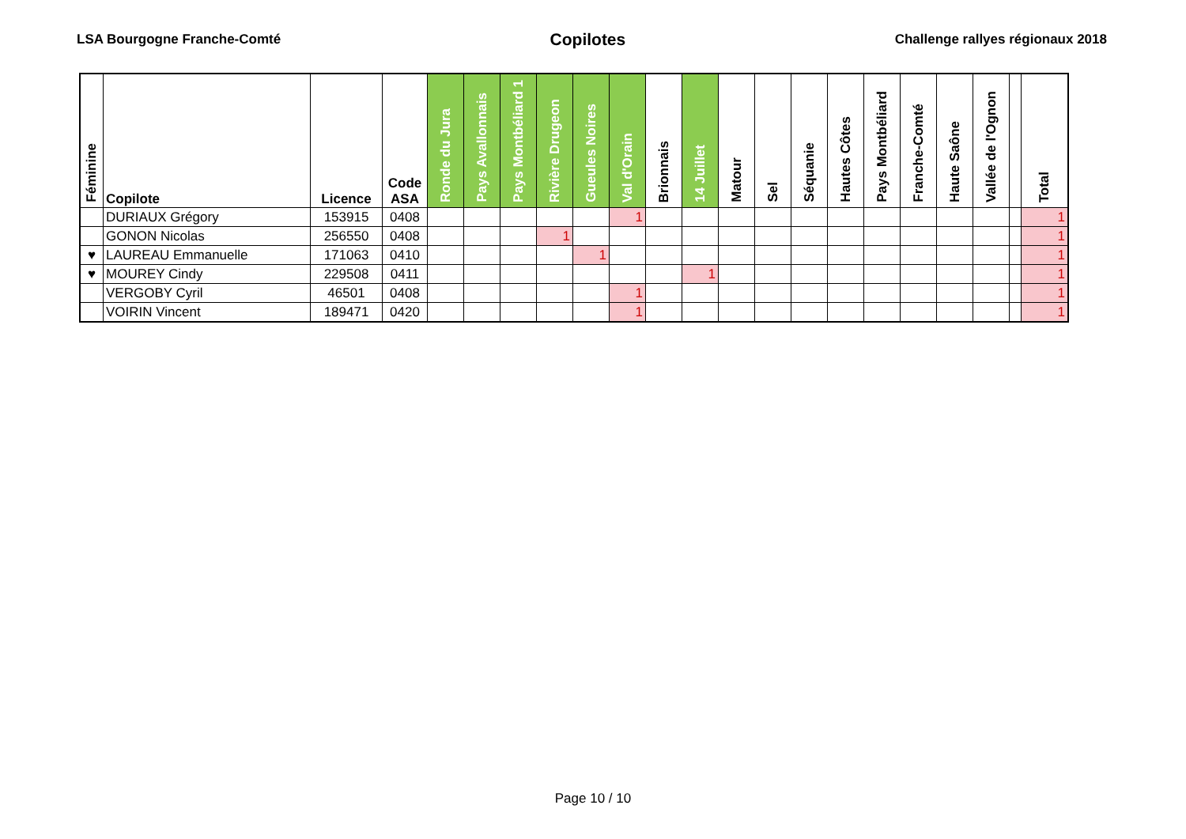LSA Bourgogne Franche-Comté Copilotes Challenge rallyes régionaux 2018
| Féminine | Copilote | Licence | Code ASA | Ronde du Jura | Pays Avallonnais | Pays Montbéliard 1 | Rivière Drugeon | Gueules Noires | Val d'Orain | Brionnais | 14 Juillet | Matour | Sel | Séquanie | Hautes Côtes | Pays Montbéliard | Franche-Comté | Haute Saône | Vallée de l'Ognon | | Total |
| --- | --- | --- | --- | --- | --- | --- | --- | --- | --- | --- | --- | --- | --- | --- | --- | --- | --- | --- | --- | --- | --- |
| | DURIAUX Grégory | 153915 | 0408 | | | | | | 1 | | | | | | | | | | | | 1 |
| | GONON Nicolas | 256550 | 0408 | | | | 1 | | | | | | | | | | | | | | 1 |
| ♥ | LAUREAU Emmanuelle | 171063 | 0410 | | | | | 1 | | | | | | | | | | | | | 1 |
| ♥ | MOUREY Cindy | 229508 | 0411 | | | | | | | | 1 | | | | | | | | | | 1 |
| | VERGOBY Cyril | 46501 | 0408 | | | | | | 1 | | | | | | | | | | | | 1 |
| | VOIRIN Vincent | 189471 | 0420 | | | | | | 1 | | | | | | | | | | | | 1 |
Page 10 / 10